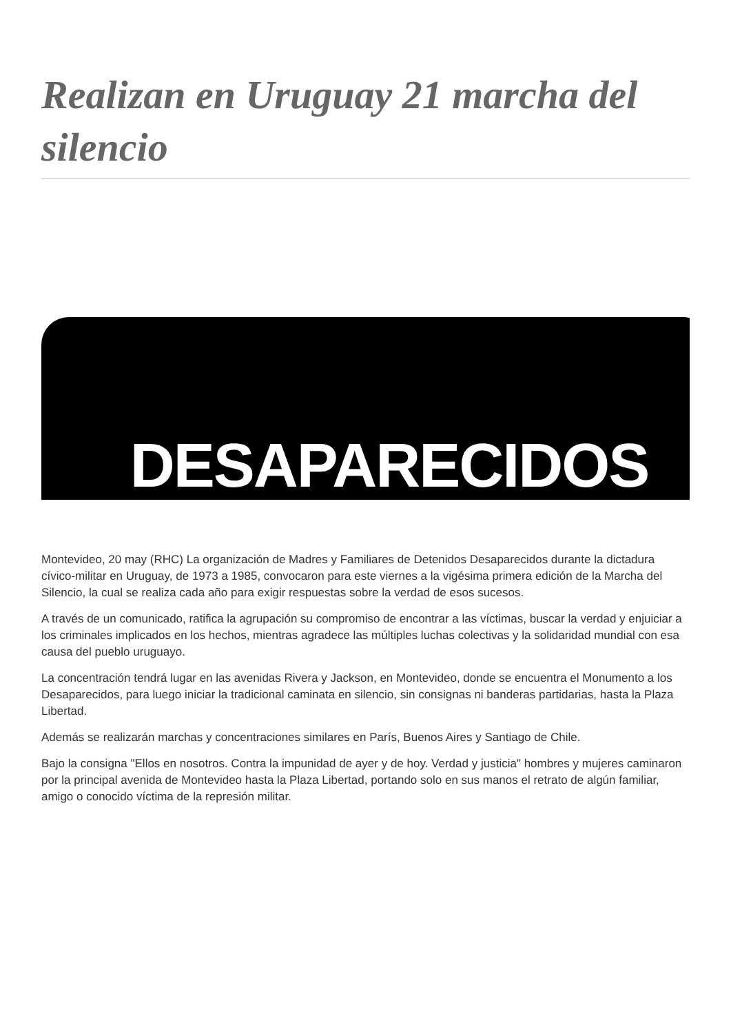Realizan en Uruguay 21 marcha del silencio
DESAPARECIDOS
Montevideo, 20 may (RHC) La organización de Madres y Familiares de Detenidos Desaparecidos durante la dictadura cívico-militar en Uruguay, de 1973 a 1985, convocaron para este viernes a la vigésima primera edición de la Marcha del Silencio, la cual se realiza cada año para exigir respuestas sobre la verdad de esos sucesos.
A través de un comunicado, ratifica la agrupación su compromiso de encontrar a las víctimas, buscar la verdad y enjuiciar a los criminales implicados en los hechos, mientras agradece las múltiples luchas colectivas y la solidaridad mundial con esa causa del pueblo uruguayo.
La concentración tendrá lugar en las avenidas Rivera y Jackson, en Montevideo, donde se encuentra el Monumento a los Desaparecidos, para luego iniciar la tradicional caminata en silencio, sin consignas ni banderas partidarias, hasta la Plaza Libertad.
Además se realizarán marchas y concentraciones similares en París, Buenos Aires y Santiago de Chile.
Bajo la consigna "Ellos en nosotros. Contra la impunidad de ayer y de hoy. Verdad y justicia" hombres y mujeres caminaron por la principal avenida de Montevideo hasta la Plaza Libertad, portando solo en sus manos el retrato de algún familiar, amigo o conocido víctima de la represión militar.